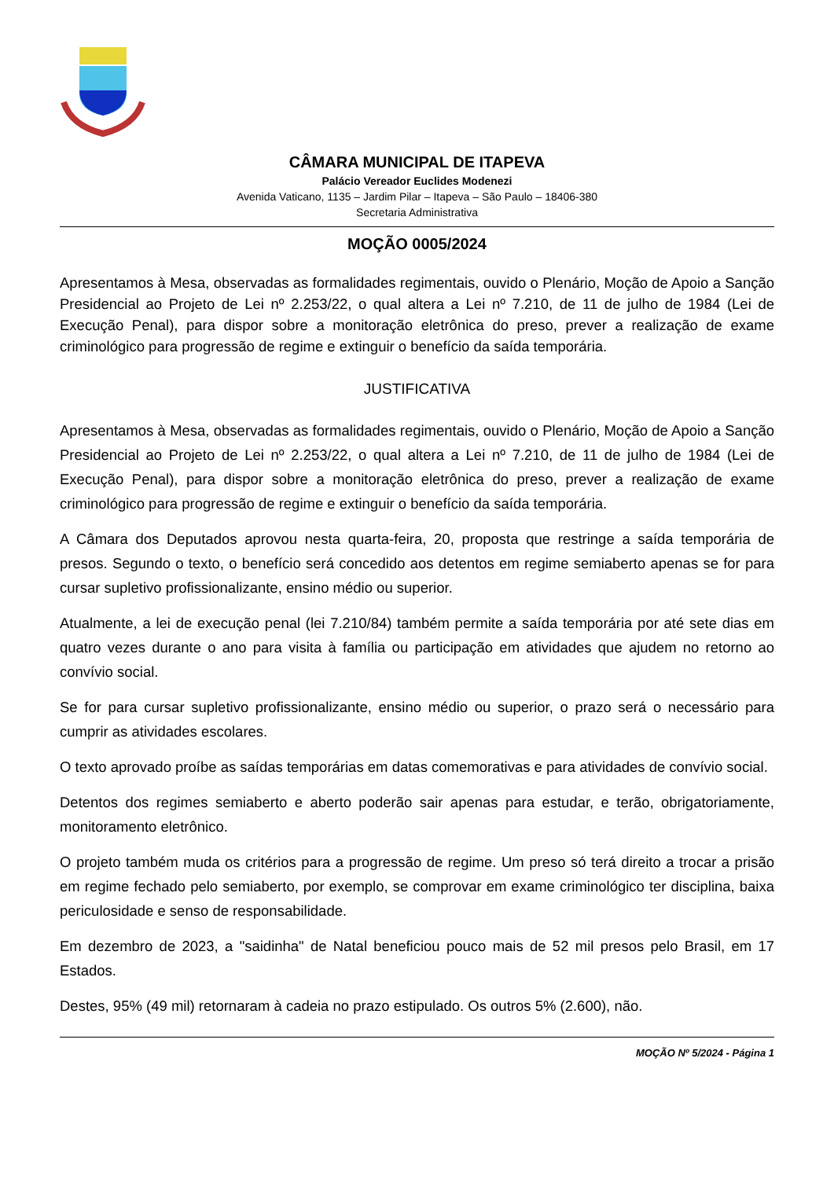CÂMARA MUNICIPAL DE ITAPEVA
Palácio Vereador Euclides Modenezi
Avenida Vaticano, 1135 – Jardim Pilar – Itapeva – São Paulo – 18406-380
Secretaria Administrativa
MOÇÃO 0005/2024
Apresentamos à Mesa, observadas as formalidades regimentais, ouvido o Plenário, Moção de Apoio a Sanção Presidencial ao Projeto de Lei nº 2.253/22, o qual altera a Lei nº 7.210, de 11 de julho de 1984 (Lei de Execução Penal), para dispor sobre a monitoração eletrônica do preso, prever a realização de exame criminológico para progressão de regime e extinguir o benefício da saída temporária.
JUSTIFICATIVA
Apresentamos à Mesa, observadas as formalidades regimentais, ouvido o Plenário, Moção de Apoio a Sanção Presidencial ao Projeto de Lei nº 2.253/22, o qual altera a Lei nº 7.210, de 11 de julho de 1984 (Lei de Execução Penal), para dispor sobre a monitoração eletrônica do preso, prever a realização de exame criminológico para progressão de regime e extinguir o benefício da saída temporária.
A Câmara dos Deputados aprovou nesta quarta-feira, 20, proposta que restringe a saída temporária de presos. Segundo o texto, o benefício será concedido aos detentos em regime semiaberto apenas se for para cursar supletivo profissionalizante, ensino médio ou superior.
Atualmente, a lei de execução penal (lei 7.210/84) também permite a saída temporária por até sete dias em quatro vezes durante o ano para visita à família ou participação em atividades que ajudem no retorno ao convívio social.
Se for para cursar supletivo profissionalizante, ensino médio ou superior, o prazo será o necessário para cumprir as atividades escolares.
O texto aprovado proíbe as saídas temporárias em datas comemorativas e para atividades de convívio social.
Detentos dos regimes semiaberto e aberto poderão sair apenas para estudar, e terão, obrigatoriamente, monitoramento eletrônico.
O projeto também muda os critérios para a progressão de regime. Um preso só terá direito a trocar a prisão em regime fechado pelo semiaberto, por exemplo, se comprovar em exame criminológico ter disciplina, baixa periculosidade e senso de responsabilidade.
Em dezembro de 2023, a "saidinha" de Natal beneficiou pouco mais de 52 mil presos pelo Brasil, em 17 Estados.
Destes, 95% (49 mil) retornaram à cadeia no prazo estipulado. Os outros 5% (2.600), não.
MOÇÃO Nº 5/2024 - Página 1